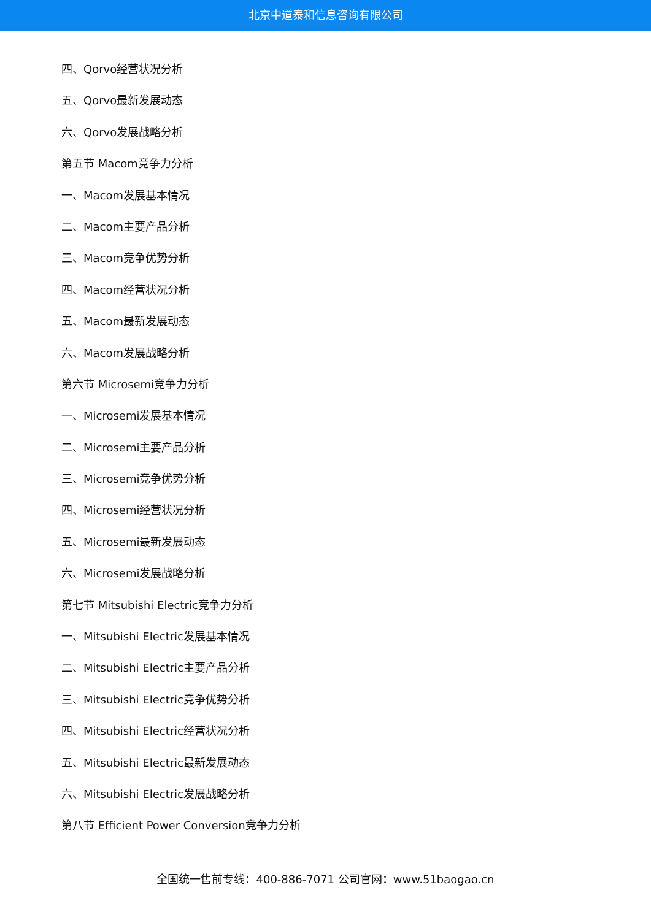北京中道泰和信息咨询有限公司
四、Qorvo经营状况分析
五、Qorvo最新发展动态
六、Qorvo发展战略分析
第五节 Macom竞争力分析
一、Macom发展基本情况
二、Macom主要产品分析
三、Macom竞争优势分析
四、Macom经营状况分析
五、Macom最新发展动态
六、Macom发展战略分析
第六节 Microsemi竞争力分析
一、Microsemi发展基本情况
二、Microsemi主要产品分析
三、Microsemi竞争优势分析
四、Microsemi经营状况分析
五、Microsemi最新发展动态
六、Microsemi发展战略分析
第七节 Mitsubishi Electric竞争力分析
一、Mitsubishi Electric发展基本情况
二、Mitsubishi Electric主要产品分析
三、Mitsubishi Electric竞争优势分析
四、Mitsubishi Electric经营状况分析
五、Mitsubishi Electric最新发展动态
六、Mitsubishi Electric发展战略分析
第八节 Efficient Power Conversion竞争力分析
全国统一售前专线：400-886-7071 公司官网：www.51baogao.cn